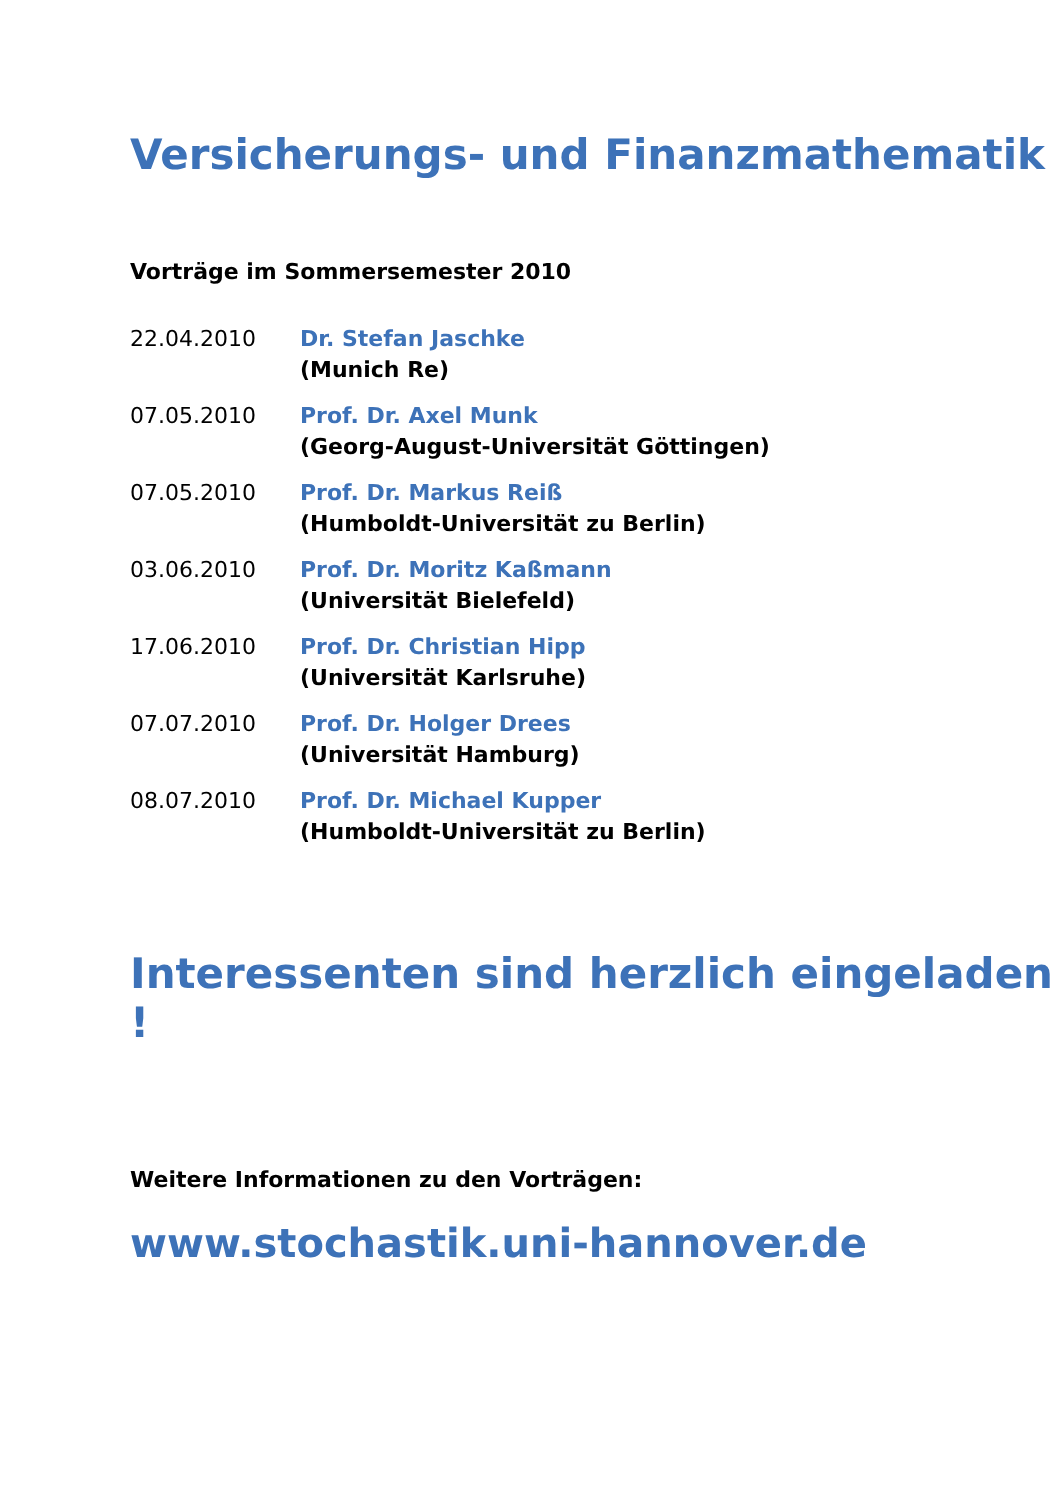Versicherungs- und Finanzmathematik
Vorträge im Sommersemester 2010
22.04.2010 Dr. Stefan Jaschke
(Munich Re)
07.05.2010 Prof. Dr. Axel Munk
(Georg-August-Universität Göttingen)
07.05.2010 Prof. Dr. Markus Reiß
(Humboldt-Universität zu Berlin)
03.06.2010 Prof. Dr. Moritz Kaßmann
(Universität Bielefeld)
17.06.2010 Prof. Dr. Christian Hipp
(Universität Karlsruhe)
07.07.2010 Prof. Dr. Holger Drees
(Universität Hamburg)
08.07.2010 Prof. Dr. Michael Kupper
(Humboldt-Universität zu Berlin)
Interessenten sind herzlich eingeladen !
Weitere Informationen zu den Vorträgen:
www.stochastik.uni-hannover.de